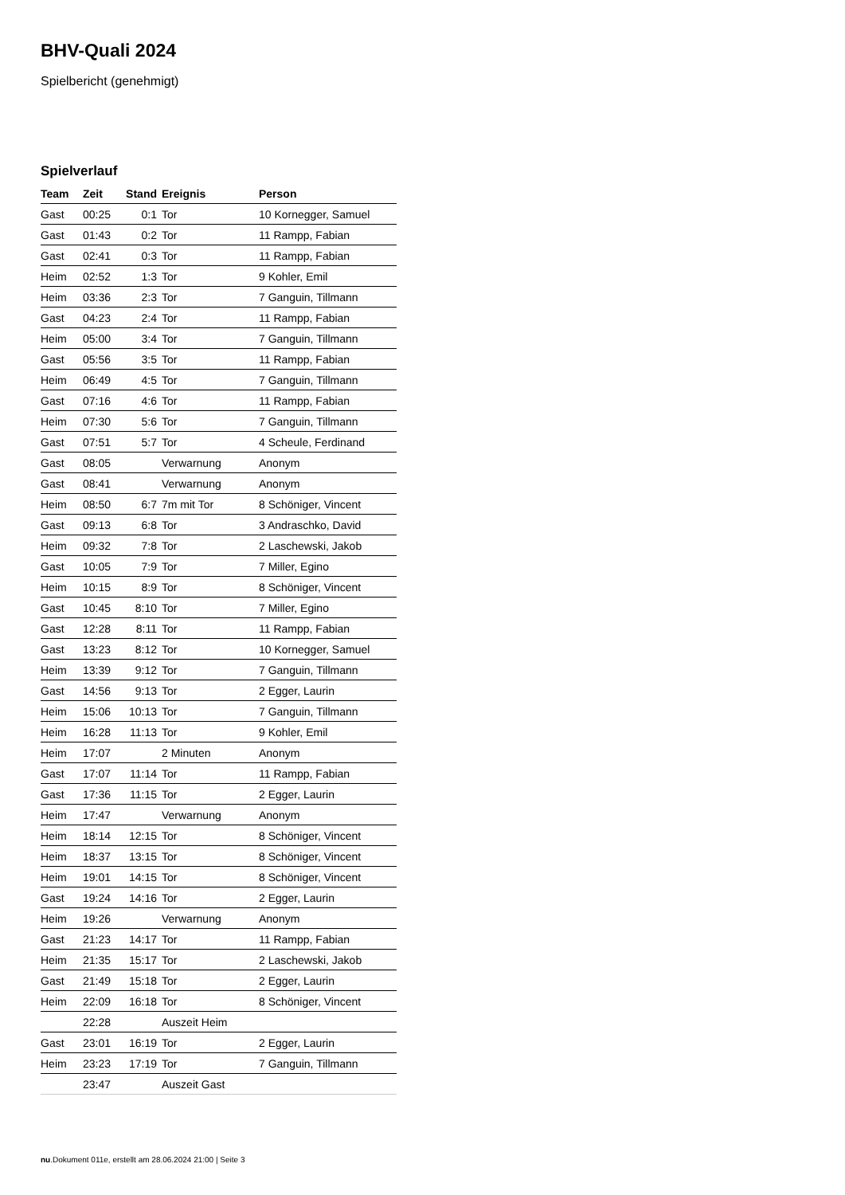BHV-Quali 2024
Spielbericht (genehmigt)
Spielverlauf
| Team | Zeit | Stand | Ereignis | Person |
| --- | --- | --- | --- | --- |
| Gast | 00:25 | 0:1 | Tor | 10 Kornegger, Samuel |
| Gast | 01:43 | 0:2 | Tor | 11 Rampp, Fabian |
| Gast | 02:41 | 0:3 | Tor | 11 Rampp, Fabian |
| Heim | 02:52 | 1:3 | Tor | 9 Kohler, Emil |
| Heim | 03:36 | 2:3 | Tor | 7 Ganguin, Tillmann |
| Gast | 04:23 | 2:4 | Tor | 11 Rampp, Fabian |
| Heim | 05:00 | 3:4 | Tor | 7 Ganguin, Tillmann |
| Gast | 05:56 | 3:5 | Tor | 11 Rampp, Fabian |
| Heim | 06:49 | 4:5 | Tor | 7 Ganguin, Tillmann |
| Gast | 07:16 | 4:6 | Tor | 11 Rampp, Fabian |
| Heim | 07:30 | 5:6 | Tor | 7 Ganguin, Tillmann |
| Gast | 07:51 | 5:7 | Tor | 4 Scheule, Ferdinand |
| Gast | 08:05 | | Verwarnung | Anonym |
| Gast | 08:41 | | Verwarnung | Anonym |
| Heim | 08:50 | 6:7 | 7m mit Tor | 8 Schöniger, Vincent |
| Gast | 09:13 | 6:8 | Tor | 3 Andraschko, David |
| Heim | 09:32 | 7:8 | Tor | 2 Laschewski, Jakob |
| Gast | 10:05 | 7:9 | Tor | 7 Miller, Egino |
| Heim | 10:15 | 8:9 | Tor | 8 Schöniger, Vincent |
| Gast | 10:45 | 8:10 | Tor | 7 Miller, Egino |
| Gast | 12:28 | 8:11 | Tor | 11 Rampp, Fabian |
| Gast | 13:23 | 8:12 | Tor | 10 Kornegger, Samuel |
| Heim | 13:39 | 9:12 | Tor | 7 Ganguin, Tillmann |
| Gast | 14:56 | 9:13 | Tor | 2 Egger, Laurin |
| Heim | 15:06 | 10:13 | Tor | 7 Ganguin, Tillmann |
| Heim | 16:28 | 11:13 | Tor | 9 Kohler, Emil |
| Heim | 17:07 | | 2 Minuten | Anonym |
| Gast | 17:07 | 11:14 | Tor | 11 Rampp, Fabian |
| Gast | 17:36 | 11:15 | Tor | 2 Egger, Laurin |
| Heim | 17:47 | | Verwarnung | Anonym |
| Heim | 18:14 | 12:15 | Tor | 8 Schöniger, Vincent |
| Heim | 18:37 | 13:15 | Tor | 8 Schöniger, Vincent |
| Heim | 19:01 | 14:15 | Tor | 8 Schöniger, Vincent |
| Gast | 19:24 | 14:16 | Tor | 2 Egger, Laurin |
| Heim | 19:26 | | Verwarnung | Anonym |
| Gast | 21:23 | 14:17 | Tor | 11 Rampp, Fabian |
| Heim | 21:35 | 15:17 | Tor | 2 Laschewski, Jakob |
| Gast | 21:49 | 15:18 | Tor | 2 Egger, Laurin |
| Heim | 22:09 | 16:18 | Tor | 8 Schöniger, Vincent |
| | 22:28 | | Auszeit Heim | |
| Gast | 23:01 | 16:19 | Tor | 2 Egger, Laurin |
| Heim | 23:23 | 17:19 | Tor | 7 Ganguin, Tillmann |
| | 23:47 | | Auszeit Gast | |
nu.Dokument 011e, erstellt am 28.06.2024 21:00 | Seite 3